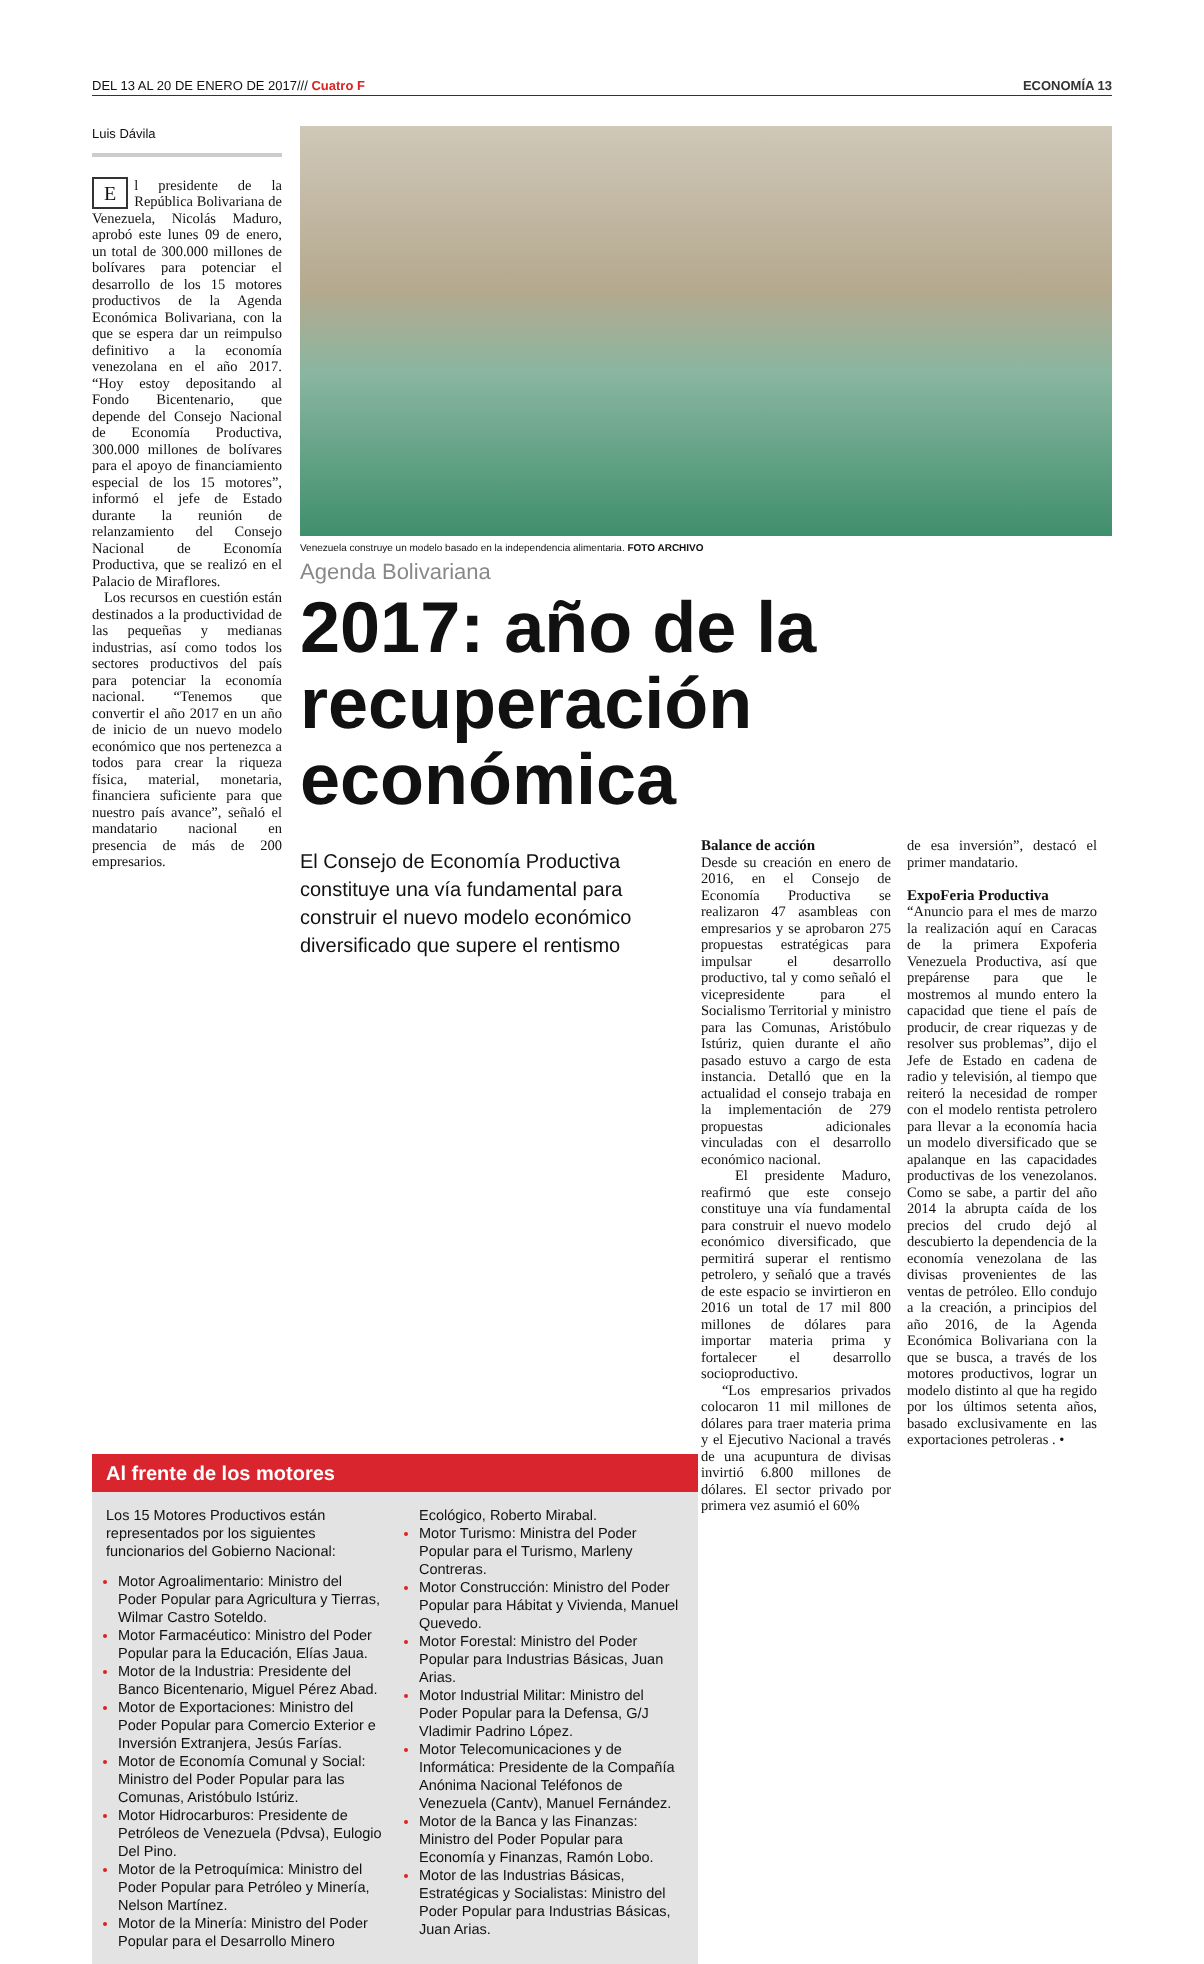DEL 13 AL 20 DE ENERO DE 2017/// Cuatro F ECONOMÍA 13
Luis Dávila
El presidente de la República Bolivariana de Venezuela, Nicolás Maduro, aprobó este lunes 09 de enero, un total de 300.000 millones de bolívares para potenciar el desarrollo de los 15 motores productivos de la Agenda Económica Bolivariana, con la que se espera dar un reimpulso definitivo a la economía venezolana en el año 2017. “Hoy estoy depositando al Fondo Bicentenario, que depende del Consejo Nacional de Economía Productiva, 300.000 millones de bolívares para el apoyo de financiamiento especial de los 15 motores”, informó el jefe de Estado durante la reunión de relanzamiento del Consejo Nacional de Economía Productiva, que se realizó en el Palacio de Miraflores.
Los recursos en cuestión están destinados a la productividad de las pequeñas y medianas industrias, así como todos los sectores productivos del país para potenciar la economía nacional. “Tenemos que convertir el año 2017 en un año de inicio de un nuevo modelo económico que nos pertenezca a todos para crear la riqueza física, material, monetaria, financiera suficiente para que nuestro país avance”, señaló el mandatario nacional en presencia de más de 200 empresarios.
Venezuela construye un modelo basado en la independencia alimentaria. FOTO ARCHIVO
Agenda Bolivariana
2017: año de la recuperación económica
El Consejo de Economía Productiva constituye una vía fundamental para construir el nuevo modelo económico diversificado que supere el rentismo
Balance de acción
Desde su creación en enero de 2016, en el Consejo de Economía Productiva se realizaron 47 asambleas con empresarios y se aprobaron 275 propuestas estratégicas para impulsar el desarrollo productivo, tal y como señaló el vicepresidente para el Socialismo Territorial y ministro para las Comunas, Aristóbulo Istúriz, quien durante el año pasado estuvo a cargo de esta instancia. Detalló que en la actualidad el consejo trabaja en la implementación de 279 propuestas adicionales vinculadas con el desarrollo económico nacional.
El presidente Maduro, reafirmó que este consejo constituye una vía fundamental para construir el nuevo modelo económico diversificado, que permitirá superar el rentismo petrolero, y señaló que a través de este espacio se invirtieron en 2016 un total de 17 mil 800 millones de dólares para importar materia prima y fortalecer el desarrollo socioproductivo.
“Los empresarios privados colocaron 11 mil millones de dólares para traer materia prima y el Ejecutivo Nacional a través de una acupuntura de divisas invirtió 6.800 millones de dólares. El sector privado por primera vez asumió el 60%
de esa inversión”, destacó el primer mandatario.
ExpoFeria Productiva
“Anuncio para el mes de marzo la realización aquí en Caracas de la primera Expoferia Venezuela Productiva, así que prepárense para que le mostremos al mundo entero la capacidad que tiene el país de producir, de crear riquezas y de resolver sus problemas”, dijo el Jefe de Estado en cadena de radio y televisión, al tiempo que reiteró la necesidad de romper con el modelo rentista petrolero para llevar a la economía hacia un modelo diversificado que se apalanque en las capacidades productivas de los venezolanos. Como se sabe, a partir del año 2014 la abrupta caída de los precios del crudo dejó al descubierto la dependencia de la economía venezolana de las divisas provenientes de las ventas de petróleo. Ello condujo a la creación, a principios del año 2016, de la Agenda Económica Bolivariana con la que se busca, a través de los motores productivos, lograr un modelo distinto al que ha regido por los últimos setenta años, basado exclusivamente en las exportaciones petroleras . •
Al frente de los motores
Los 15 Motores Productivos están representados por los siguientes funcionarios del Gobierno Nacional:
Motor Agroalimentario: Ministro del Poder Popular para Agricultura y Tierras, Wilmar Castro Soteldo.
Motor Farmacéutico: Ministro del Poder Popular para la Educación, Elías Jaua.
Motor de la Industria: Presidente del Banco Bicentenario, Miguel Pérez Abad.
Motor de Exportaciones: Ministro del Poder Popular para Comercio Exterior e Inversión Extranjera, Jesús Farías.
Motor de Economía Comunal y Social: Ministro del Poder Popular para las Comunas, Aristóbulo Istúriz.
Motor Hidrocarburos: Presidente de Petróleos de Venezuela (Pdvsa), Eulogio Del Pino.
Motor de la Petroquímica: Ministro del Poder Popular para Petróleo y Minería, Nelson Martínez.
Motor de la Minería: Ministro del Poder Popular para el Desarrollo Minero Ecológico, Roberto Mirabal.
Motor Turismo: Ministra del Poder Popular para el Turismo, Marleny Contreras.
Motor Construcción: Ministro del Poder Popular para Hábitat y Vivienda, Manuel Quevedo.
Motor Forestal: Ministro del Poder Popular para Industrias Básicas, Juan Arias.
Motor Industrial Militar: Ministro del Poder Popular para la Defensa, G/J Vladimir Padrino López.
Motor Telecomunicaciones y de Informática: Presidente de la Compañía Anónima Nacional Teléfonos de Venezuela (Cantv), Manuel Fernández.
Motor de la Banca y las Finanzas: Ministro del Poder Popular para Economía y Finanzas, Ramón Lobo.
Motor de las Industrias Básicas, Estratégicas y Socialistas: Ministro del Poder Popular para Industrias Básicas, Juan Arias.